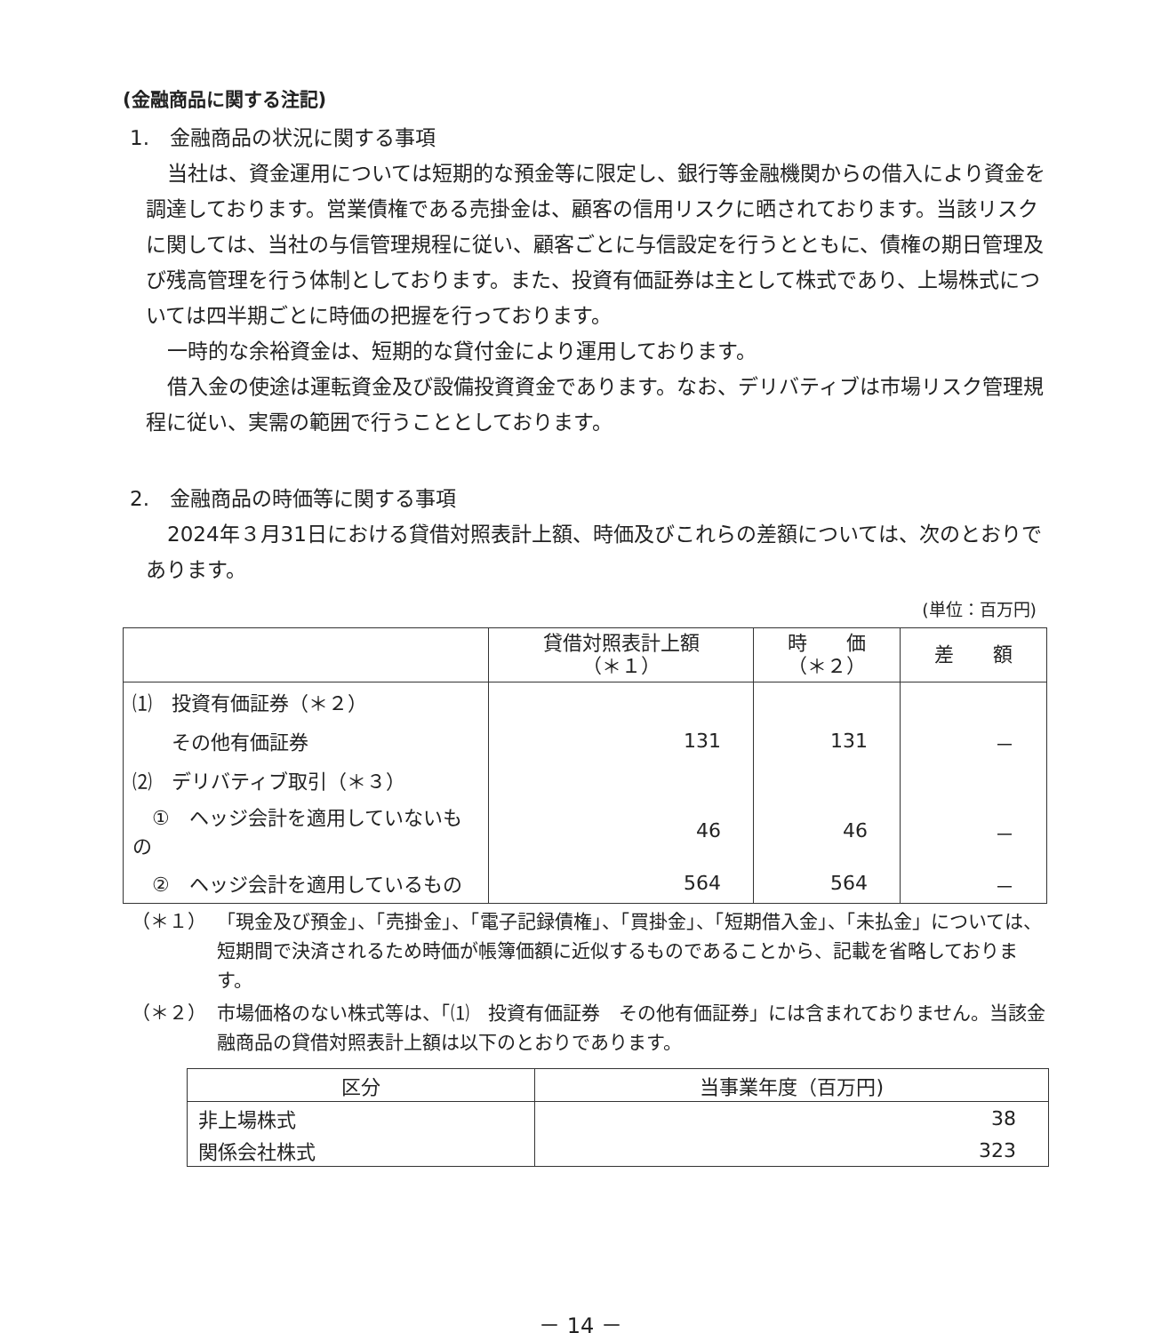(金融商品に関する注記)
1.　金融商品の状況に関する事項
当社は、資金運用については短期的な預金等に限定し、銀行等金融機関からの借入により資金を調達しております。営業債権である売掛金は、顧客の信用リスクに晒されております。当該リスクに関しては、当社の与信管理規程に従い、顧客ごとに与信設定を行うとともに、債権の期日管理及び残高管理を行う体制としております。また、投資有価証券は主として株式であり、上場株式については四半期ごとに時価の把握を行っております。
一時的な余裕資金は、短期的な貸付金により運用しております。
借入金の使途は運転資金及び設備投資資金であります。なお、デリバティブは市場リスク管理規程に従い、実需の範囲で行うこととしております。
2.　金融商品の時価等に関する事項
2024年３月31日における貸借対照表計上額、時価及びこれらの差額については、次のとおりであります。
(単位：百万円)
| | 貸借対照表計上額 （＊１） | 時 価 （＊２） | 差 額 |
| --- | --- | --- | --- |
| ⑴ 投資有価証券（＊２） | | | |
| その他有価証券 | 131 | 131 | － |
| ⑵ デリバティブ取引（＊３） | | | |
| ① ヘッジ会計を適用していないもの | 46 | 46 | － |
| ② ヘッジ会計を適用しているもの | 564 | 564 | － |
（＊１） 「現金及び預金」、「売掛金」、「電子記録債権」、「買掛金」、「短期借入金」、「未払金」については、短期間で決済されるため時価が帳簿価額に近似するものであることから、記載を省略しております。
（＊２） 市場価格のない株式等は、「⑴　投資有価証券　その他有価証券」には含まれておりません。当該金融商品の貸借対照表計上額は以下のとおりであります。
| 区分 | 当事業年度（百万円) |
| --- | --- |
| 非上場株式 | 38 |
| 関係会社株式 | 323 |
－ 14 －